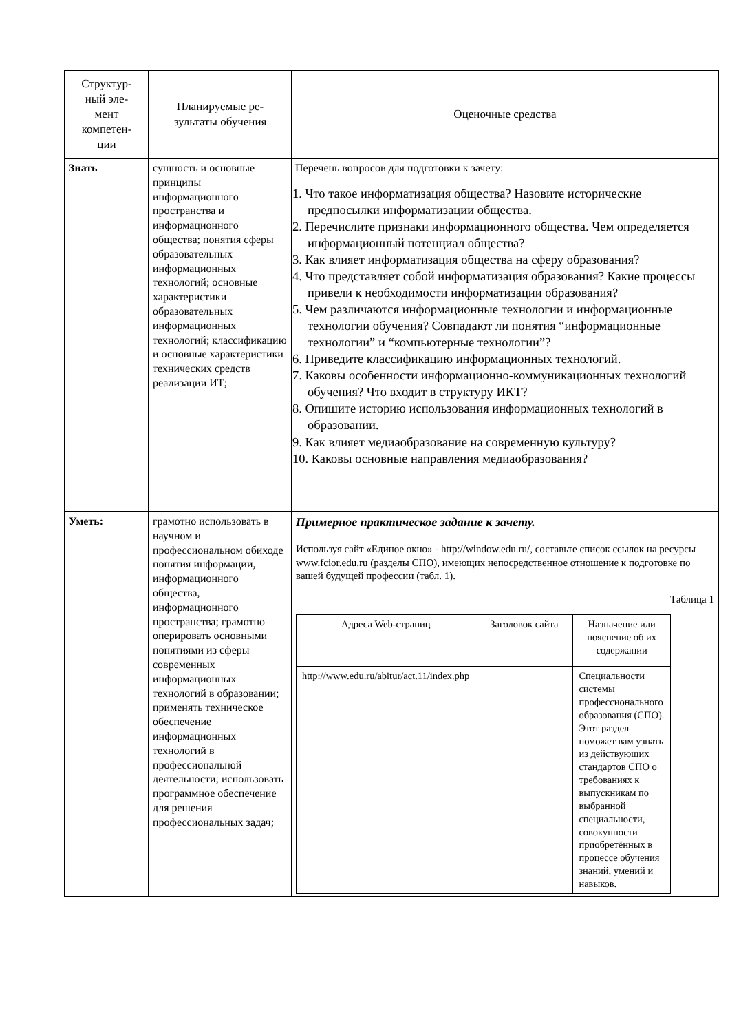| Структур- ный эле- мент компетен- ции | Планируемые ре- зультаты обучения | Оценочные средства |
| Знать | сущность и основные принципы информационного пространства и информационного общества; понятия сферы образовательных информационных технологий; основные характеристики образовательных информационных технологий; классификацию и основные характеристики технических средств реализации ИТ; | Перечень вопросов для подготовки к зачету: 1. Что такое информатизация общества? Назовите исторические предпосылки информатизации общества. 2. Перечислите признаки информационного общества. Чем определяется информационный потенциал общества? 3. Как влияет информатизация общества на сферу образования? 4. Что представляет собой информатизация образования? Какие процессы привели к необходимости информатизации образования? 5. Чем различаются информационные технологии и информационные технологии обучения? Совпадают ли понятия “информационные технологии” и “компьютерные технологии”? 6. Приведите классификацию информационных технологий. 7. Каковы особенности информационно-коммуникационных технологий обучения? Что входит в структуру ИКТ? 8. Опишите историю использования информационных технологий в образовании. 9. Как влияет медиаобразование на современную культуру? 10. Каковы основные направления медиаобразования? |
| Уметь: | грамотно использовать в научном и профессиональном обиходе понятия информации, информационного общества, информационного пространства; грамотно оперировать основными понятиями из сферы современных информационных технологий в образовании; применять техническое обеспечение информационных технологий в профессиональной деятельности; использовать программное обеспечение для решения профессиональных задач; | Примерное практическое задание к зачету. Используя сайт «Единое окно» - http://window.edu.ru/, составьте список ссылок на ресурсы www.fcior.edu.ru (разделы СПО), имеющих непосредственное отношение к подготовке по вашей будущей профессии (табл. 1). Таблица 1 / Адреса Web-страниц / Заголовок сайта / Назначение или пояснение об их содержании / / http://www.edu.ru/abitur/act.11/index.php / / Специальности системы профессионального образования (СПО). Этот раздел поможет вам узнать из действующих стандартов СПО о требованиях к выпускникам по выбранной специальности, совокупности приобретённых в процессе обучения знаний, умений и навыков. / |